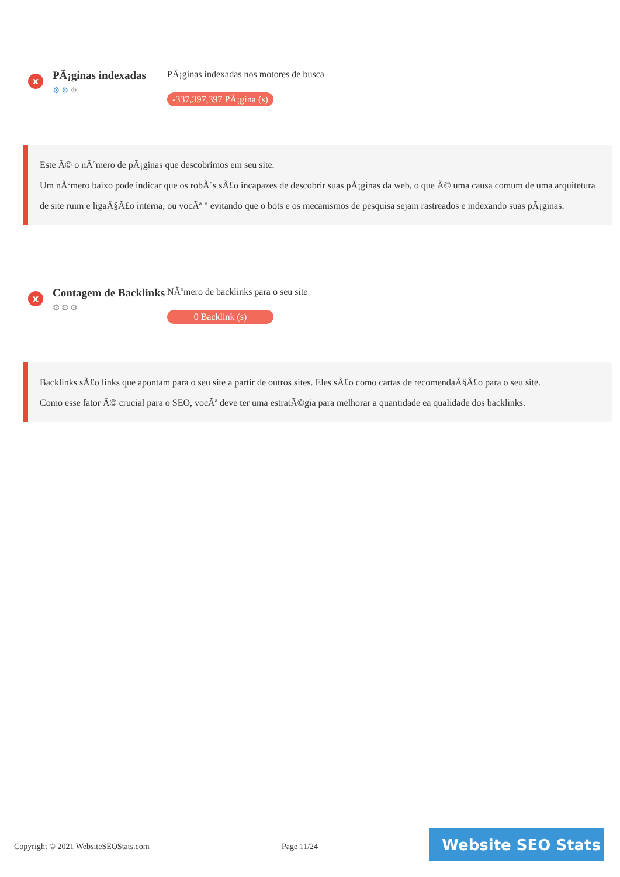x
PÃ¡ginas indexadas
⚙⚙⚙
PÃ¡ginas indexadas nos motores de busca
-337,397,397 PÃ¡gina (s)
Este Ã© o nÃºmero de pÃ¡ginas que descobrimos em seu site.
Um nÃºmero baixo pode indicar que os robÃ´s sÃ£o incapazes de descobrir suas pÃ¡ginas da web, o que Ã© uma causa comum de uma arquitetura de site ruim e ligaÃ§Ã£o interna, ou vocÃª " evitando que o bots e os mecanismos de pesquisa sejam rastreados e indexando suas pÃ¡ginas.
x
Contagem de Backlinks
⚙⚙⚙
NÃºmero de backlinks para o seu site
0 Backlink (s)
Backlinks sÃ£o links que apontam para o seu site a partir de outros sites. Eles sÃ£o como cartas de recomendaÃ§Ã£o para o seu site.
Como esse fator Ã© crucial para o SEO, vocÃª deve ter uma estratÃ©gia para melhorar a quantidade ea qualidade dos backlinks.
Copyright © 2021 WebsiteSEOStats.com
Page 11/24
Website SEO Stats